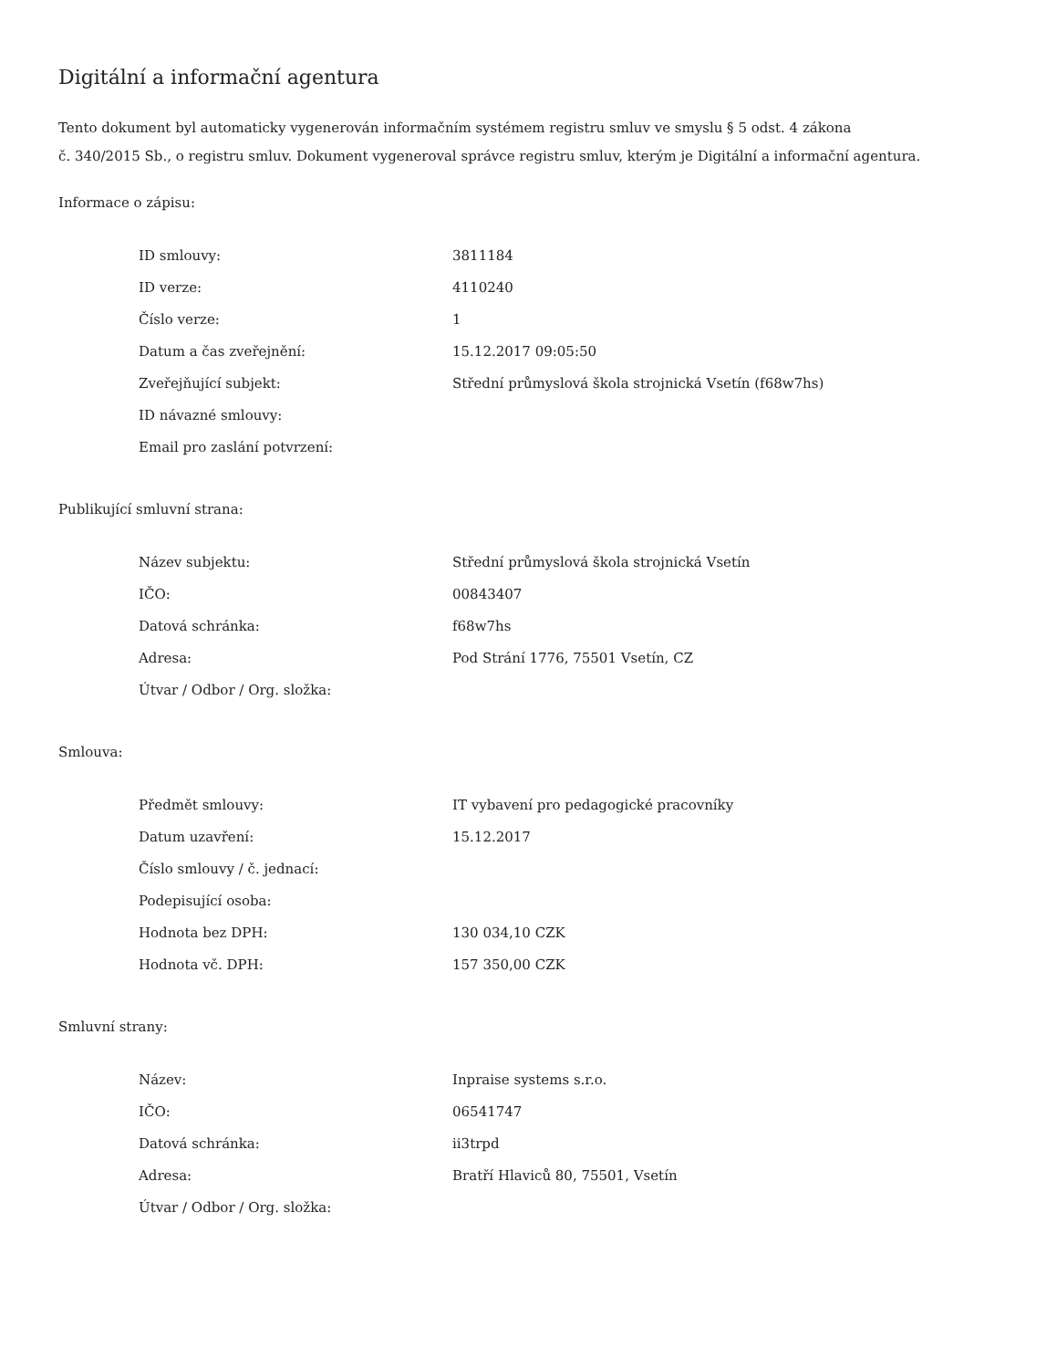Digitální a informační agentura
Tento dokument byl automaticky vygenerován informačním systémem registru smluv ve smyslu § 5 odst. 4 zákona
č. 340/2015 Sb., o registru smluv. Dokument vygeneroval správce registru smluv, kterým je Digitální a informační agentura.
Informace o zápisu:
| ID smlouvy: | 3811184 |
| ID verze: | 4110240 |
| Číslo verze: | 1 |
| Datum a čas zveřejnění: | 15.12.2017 09:05:50 |
| Zveřejňující subjekt: | Střední průmyslová škola strojnická Vsetín (f68w7hs) |
| ID návazné smlouvy: | |
| Email pro zaslání potvrzení: | |
Publikující smluvní strana:
| Název subjektu: | Střední průmyslová škola strojnická Vsetín |
| IČO: | 00843407 |
| Datová schránka: | f68w7hs |
| Adresa: | Pod Strání 1776, 75501 Vsetín, CZ |
| Útvar / Odbor / Org. složka: | |
Smlouva:
| Předmět smlouvy: | IT vybavení pro pedagogické pracovníky |
| Datum uzavření: | 15.12.2017 |
| Číslo smlouvy / č. jednací: | |
| Podepisující osoba: | |
| Hodnota bez DPH: | 130 034,10 CZK |
| Hodnota vč. DPH: | 157 350,00 CZK |
Smluvní strany:
| Název: | Inpraise systems s.r.o. |
| IČO: | 06541747 |
| Datová schránka: | ii3trpd |
| Adresa: | Bratří Hlaviců 80, 75501, Vsetín |
| Útvar / Odbor / Org. složka: | |